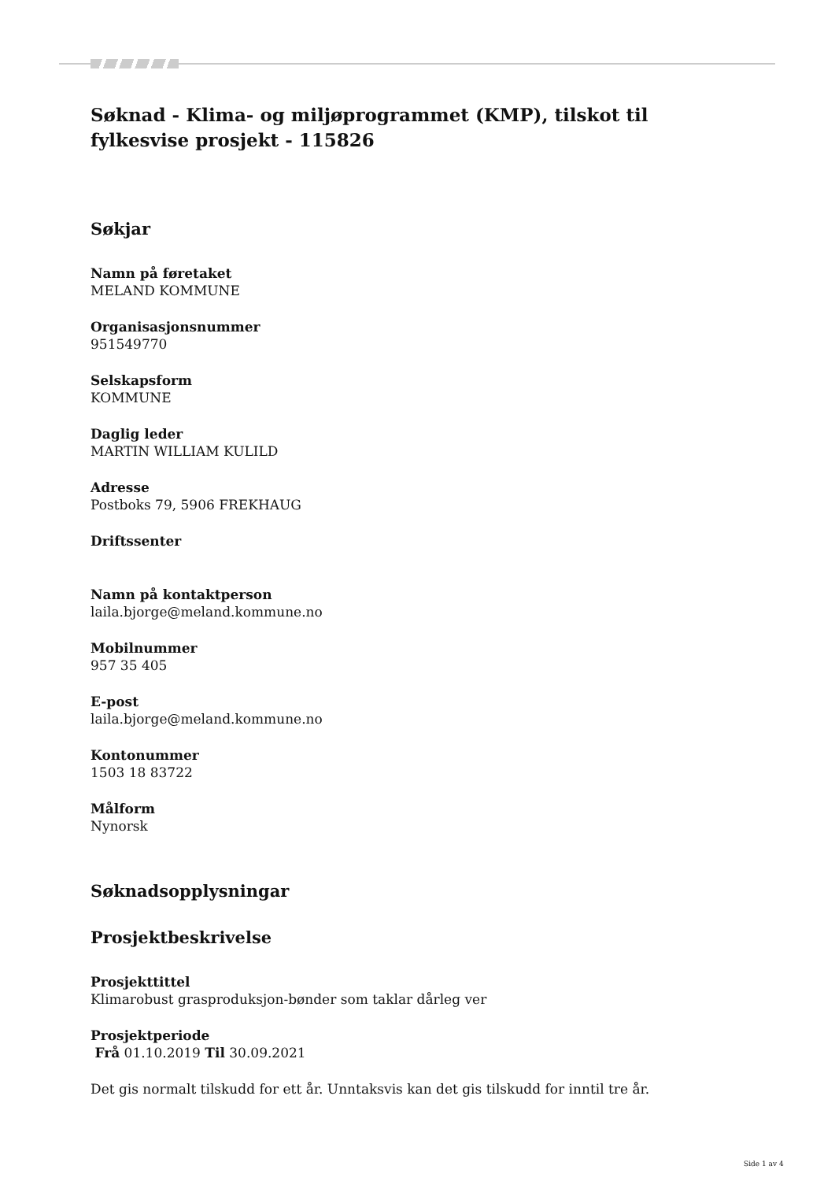Søknad - Klima- og miljøprogrammet (KMP), tilskot til fylkesvise prosjekt - 115826
Søkjar
Namn på føretaket
MELAND KOMMUNE
Organisasjonsnummer
951549770
Selskapsform
KOMMUNE
Daglig leder
MARTIN WILLIAM KULILD
Adresse
Postboks 79, 5906 FREKHAUG
Driftssenter
Namn på kontaktperson
laila.bjorge@meland.kommune.no
Mobilnummer
957 35 405
E-post
laila.bjorge@meland.kommune.no
Kontonummer
1503 18 83722
Målform
Nynorsk
Søknadsopplysningar
Prosjektbeskrivelse
Prosjekttittel
Klimarobust grasproduksjon-bønder som taklar dårleg ver
Prosjektperiode
Frå 01.10.2019 Til 30.09.2021
Det gis normalt tilskudd for ett år. Unntaksvis kan det gis tilskudd for inntil tre år.
Side 1 av 4